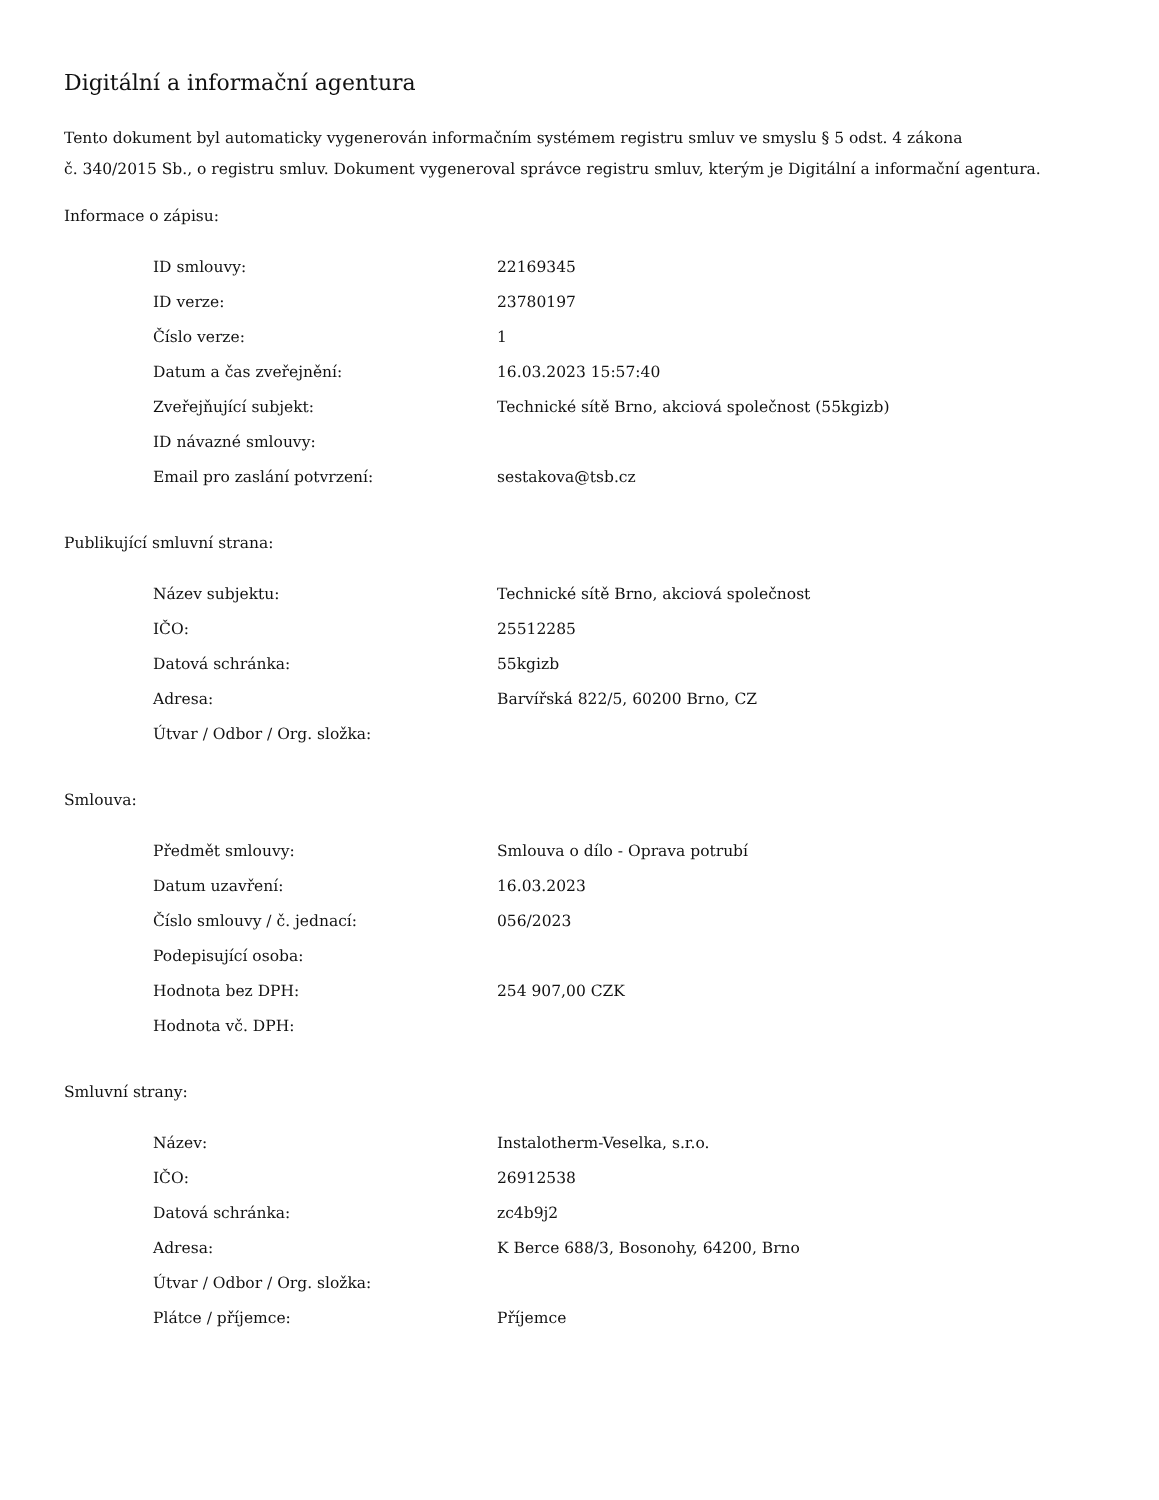Digitální a informační agentura
Tento dokument byl automaticky vygenerován informačním systémem registru smluv ve smyslu § 5 odst. 4 zákona
č. 340/2015 Sb., o registru smluv. Dokument vygeneroval správce registru smluv, kterým je Digitální a informační agentura.
Informace o zápisu:
| ID smlouvy: | 22169345 |
| ID verze: | 23780197 |
| Číslo verze: | 1 |
| Datum a čas zveřejnění: | 16.03.2023 15:57:40 |
| Zveřejňující subjekt: | Technické sítě Brno, akciová společnost (55kgizb) |
| ID návazné smlouvy: | |
| Email pro zaslání potvrzení: | sestakova@tsb.cz |
Publikující smluvní strana:
| Název subjektu: | Technické sítě Brno, akciová společnost |
| IČO: | 25512285 |
| Datová schránka: | 55kgizb |
| Adresa: | Barvířská 822/5, 60200 Brno, CZ |
| Útvar / Odbor / Org. složka: | |
Smlouva:
| Předmět smlouvy: | Smlouva o dílo - Oprava potrubí |
| Datum uzavření: | 16.03.2023 |
| Číslo smlouvy / č. jednací: | 056/2023 |
| Podepisující osoba: | |
| Hodnota bez DPH: | 254 907,00 CZK |
| Hodnota vč. DPH: | |
Smluvní strany:
| Název: | Instalotherm-Veselka, s.r.o. |
| IČO: | 26912538 |
| Datová schránka: | zc4b9j2 |
| Adresa: | K Berce 688/3, Bosonohy, 64200, Brno |
| Útvar / Odbor / Org. složka: | |
| Plátce / příjemce: | Příjemce |